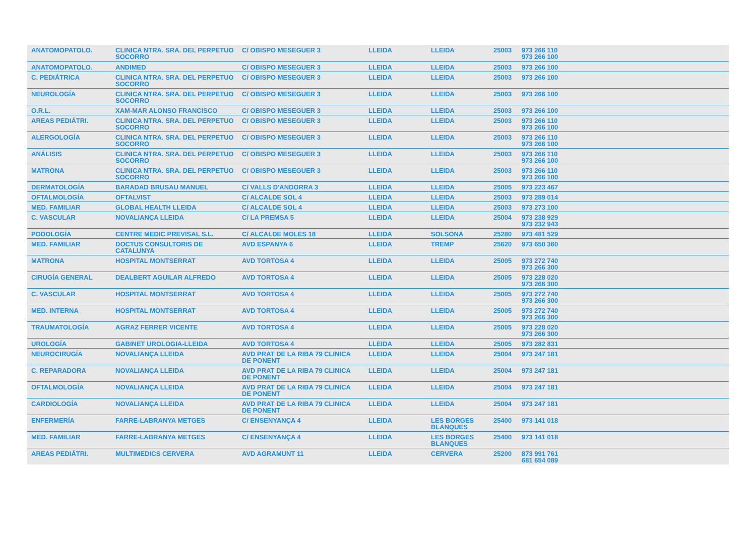| ANATOMOPATOLO. | CLINICA NTRA. SRA. DEL PERPETUO SOCORRO | C/ OBISPO MESEGUER 3 | LLEIDA | LLEIDA | 25003 | 973 266 110 973 266 100 |
| ANATOMOPATOLO. | ANDIMED | C/ OBISPO MESEGUER 3 | LLEIDA | LLEIDA | 25003 | 973 266 100 |
| C. PEDIÁTRICA | CLINICA NTRA. SRA. DEL PERPETUO SOCORRO | C/ OBISPO MESEGUER 3 | LLEIDA | LLEIDA | 25003 | 973 266 100 |
| NEUROLOGÍA | CLINICA NTRA. SRA. DEL PERPETUO SOCORRO | C/ OBISPO MESEGUER 3 | LLEIDA | LLEIDA | 25003 | 973 266 100 |
| O.R.L. | XAM-MAR ALONSO FRANCISCO | C/ OBISPO MESEGUER 3 | LLEIDA | LLEIDA | 25003 | 973 266 100 |
| AREAS PEDIÁTRI. | CLINICA NTRA. SRA. DEL PERPETUO SOCORRO | C/ OBISPO MESEGUER 3 | LLEIDA | LLEIDA | 25003 | 973 266 110 973 266 100 |
| ALERGOLOGÍA | CLINICA NTRA. SRA. DEL PERPETUO SOCORRO | C/ OBISPO MESEGUER 3 | LLEIDA | LLEIDA | 25003 | 973 266 110 973 266 100 |
| ANÁLISIS | CLINICA NTRA. SRA. DEL PERPETUO SOCORRO | C/ OBISPO MESEGUER 3 | LLEIDA | LLEIDA | 25003 | 973 266 110 973 266 100 |
| MATRONA | CLINICA NTRA. SRA. DEL PERPETUO SOCORRO | C/ OBISPO MESEGUER 3 | LLEIDA | LLEIDA | 25003 | 973 266 110 973 266 100 |
| DERMATOLOGÍA | BARADAD BRUSAU MANUEL | C/ VALLS D'ANDORRA 3 | LLEIDA | LLEIDA | 25005 | 973 223 467 |
| OFTALMOLOGÍA | OFTALVIST | C/ ALCALDE SOL 4 | LLEIDA | LLEIDA | 25003 | 973 289 014 |
| MED. FAMILIAR | GLOBAL HEALTH LLEIDA | C/ ALCALDE SOL 4 | LLEIDA | LLEIDA | 25003 | 973 273 100 |
| C. VASCULAR | NOVALIANÇA LLEIDA | C/ LA PREMSA 5 | LLEIDA | LLEIDA | 25004 | 973 238 929 973 232 943 |
| PODOLOGÍA | CENTRE MEDIC PREVISAL S.L. | C/ ALCALDE MOLES 18 | LLEIDA | SOLSONA | 25280 | 973 481 529 |
| MED. FAMILIAR | DOCTUS CONSULTORIS DE CATALUNYA | AVD ESPANYA 6 | LLEIDA | TREMP | 25620 | 973 650 360 |
| MATRONA | HOSPITAL MONTSERRAT | AVD TORTOSA 4 | LLEIDA | LLEIDA | 25005 | 973 272 740 973 266 300 |
| CIRUGÍA GENERAL | DEALBERT AGUILAR ALFREDO | AVD TORTOSA 4 | LLEIDA | LLEIDA | 25005 | 973 228 020 973 266 300 |
| C. VASCULAR | HOSPITAL MONTSERRAT | AVD TORTOSA 4 | LLEIDA | LLEIDA | 25005 | 973 272 740 973 266 300 |
| MED. INTERNA | HOSPITAL MONTSERRAT | AVD TORTOSA 4 | LLEIDA | LLEIDA | 25005 | 973 272 740 973 266 300 |
| TRAUMATOLOGÍA | AGRAZ FERRER VICENTE | AVD TORTOSA 4 | LLEIDA | LLEIDA | 25005 | 973 228 020 973 266 300 |
| UROLOGÍA | GABINET UROLOGIA-LLEIDA | AVD TORTOSA 4 | LLEIDA | LLEIDA | 25005 | 973 282 831 |
| NEUROCIRUGÍA | NOVALIANÇA LLEIDA | AVD PRAT DE LA RIBA 79 CLINICA DE PONENT | LLEIDA | LLEIDA | 25004 | 973 247 181 |
| C. REPARADORA | NOVALIANÇA LLEIDA | AVD PRAT DE LA RIBA 79 CLINICA DE PONENT | LLEIDA | LLEIDA | 25004 | 973 247 181 |
| OFTALMOLOGÍA | NOVALIANÇA LLEIDA | AVD PRAT DE LA RIBA 79 CLINICA DE PONENT | LLEIDA | LLEIDA | 25004 | 973 247 181 |
| CARDIOLOGÍA | NOVALIANÇA LLEIDA | AVD PRAT DE LA RIBA 79 CLINICA DE PONENT | LLEIDA | LLEIDA | 25004 | 973 247 181 |
| ENFERMERÍA | FARRE-LABRANYA METGES | C/ ENSENYANÇA 4 | LLEIDA | LES BORGES BLANQUES | 25400 | 973 141 018 |
| MED. FAMILIAR | FARRE-LABRANYA METGES | C/ ENSENYANÇA 4 | LLEIDA | LES BORGES BLANQUES | 25400 | 973 141 018 |
| AREAS PEDIÁTRI. | MULTIMEDICS CERVERA | AVD AGRAMUNT 11 | LLEIDA | CERVERA | 25200 | 873 991 761 681 654 089 |